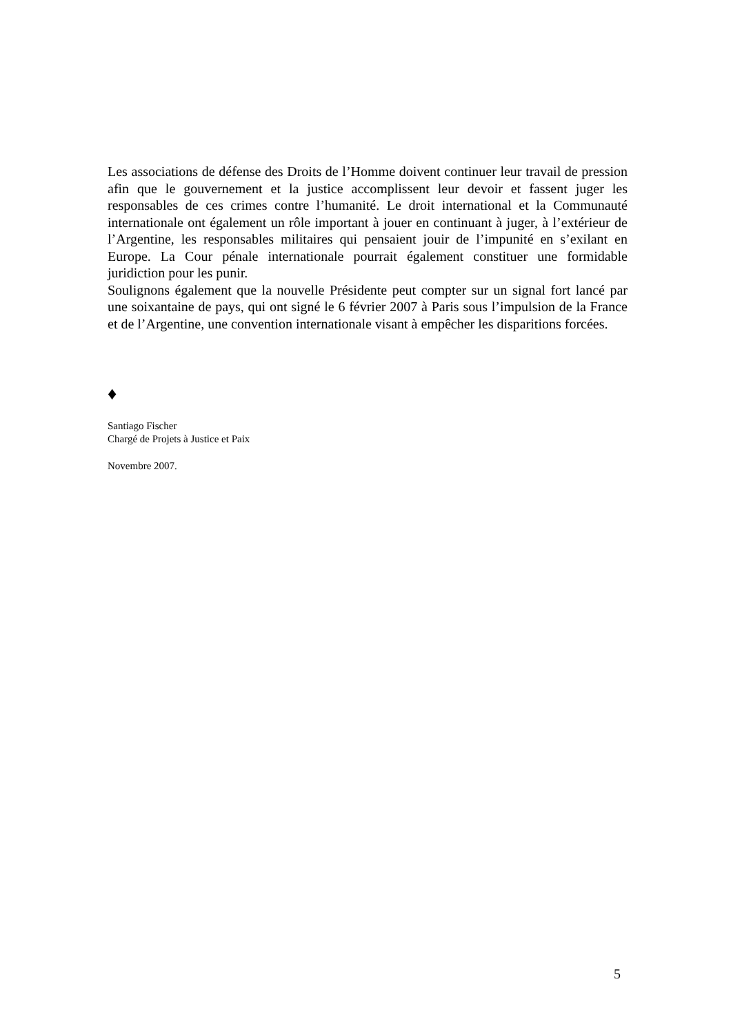Les associations de défense des Droits de l’Homme doivent continuer leur travail de pression afin que le gouvernement et la justice accomplissent leur devoir et fassent juger les responsables de ces crimes contre l’humanité. Le droit international et la Communauté internationale ont également un rôle important à jouer en continuant à juger, à l’extérieur de l’Argentine, les responsables militaires qui pensaient jouir de l’impunité en s’exilant en Europe. La Cour pénale internationale pourrait également constituer une formidable juridiction pour les punir.
Soulignons également que la nouvelle Présidente peut compter sur un signal fort lancé par une soixantaine de pays, qui ont signé le 6 février 2007 à Paris sous l’impulsion de la France et de l’Argentine, une convention internationale visant à empêcher les disparitions forcées.
♦
Santiago Fischer
Chargé de Projets à Justice et Paix
Novembre 2007.
5